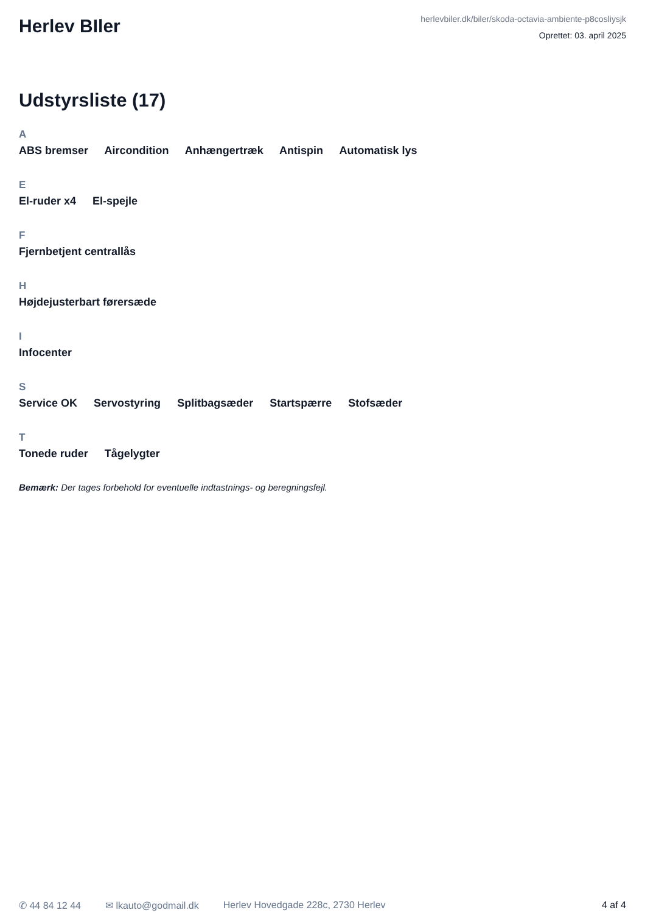Herlev BIler
herlevbiler.dk/biler/skoda-octavia-ambiente-p8cosliysjk
Oprettet: 03. april 2025
Udstyrsliste (17)
A
ABS bremser Aircondition Anhængertræk Antispin Automatisk lys
E
El-ruder x4 El-spejle
F
Fjernbetjent centrallås
H
Højdejusterbart førersæde
I
Infocenter
S
Service OK Servostyring Splitbagsæder Startspærre Stofsæder
T
Tonede ruder Tågelygter
Bemærk: Der tages forbehold for eventuelle indtastnings- og beregningsfejl.
✆ 44 84 12 44 ✉ lkauto@godmail.dk Herlev Hovedgade 228c, 2730 Herlev 4 af 4